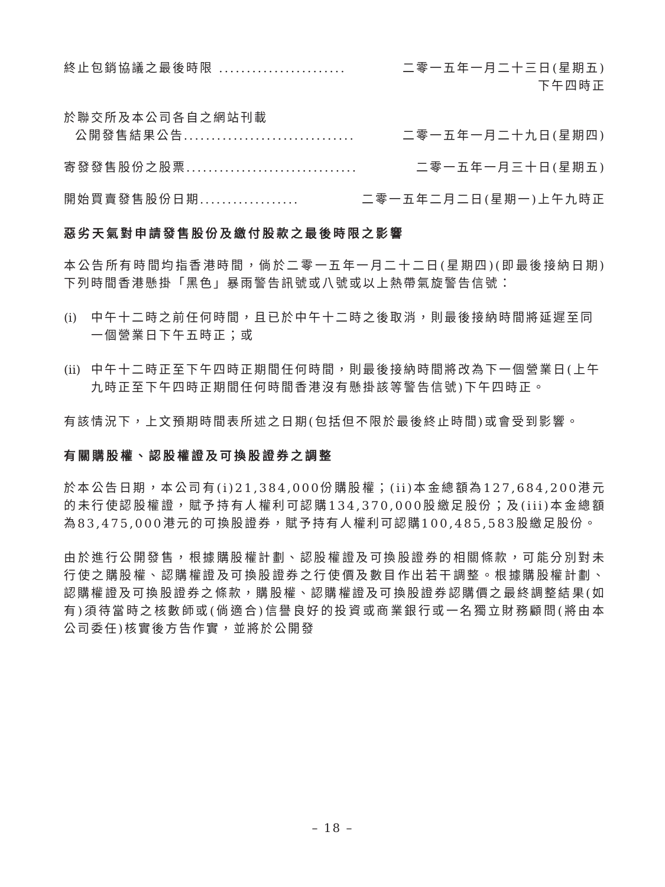終止包銷協議之最後時限 ....................... 二零一五年一月二十三日(星期五)
下午四時正
於聯交所及本公司各自之網站刊載
公開發售結果公告............................... 二零一五年一月二十九日(星期四)
寄發發售股份之股票............................... 二零一五年一月三十日(星期五)
開始買賣發售股份日期.................. 二零一五年二月二日(星期一)上午九時正
惡劣天氣對申請發售股份及繳付股款之最後時限之影響
本公告所有時間均指香港時間，倘於二零一五年一月二十二日(星期四)(即最後接納日期)下列時間香港懸掛「黑色」暴雨警告訊號或八號或以上熱帶氣旋警告信號：
(i) 中午十二時之前任何時間，且已於中午十二時之後取消，則最後接納時間將延遲至同一個營業日下午五時正；或
(ii)
中午十二時正至下午四時正期間任何時間，則最後接納時間將改為下一個營業日(上午九時正至下午四時正期間任何時間香港沒有懸掛該等警告信號)下午四時正。
有該情況下，上文預期時間表所述之日期(包括但不限於最後終止時間)或會受到影響。
有關購股權、認股權證及可換股證券之調整
於本公告日期，本公司有(i)21,384,000份購股權；(ii)本金總額為127,684,200港元的未行使認股權證，賦予持有人權利可認購134,370,000股繳足股份；及(iii)本金總額為83,475,000港元的可換股證券，賦予持有人權利可認購100,485,583股繳足股份。
由於進行公開發售，根據購股權計劃、認股權證及可換股證券的相關條款，可能分別對未行使之購股權、認購權證及可換股證券之行使價及數目作出若干調整。根據購股權計劃、認購權證及可換股證券之條款，購股權、認購權證及可換股證券認購價之最終調整結果(如有)須待當時之核數師或(倘適合)信譽良好的投資或商業銀行或一名獨立財務顧問(將由本公司委任)核實後方告作實，並將於公開發
– 18 –